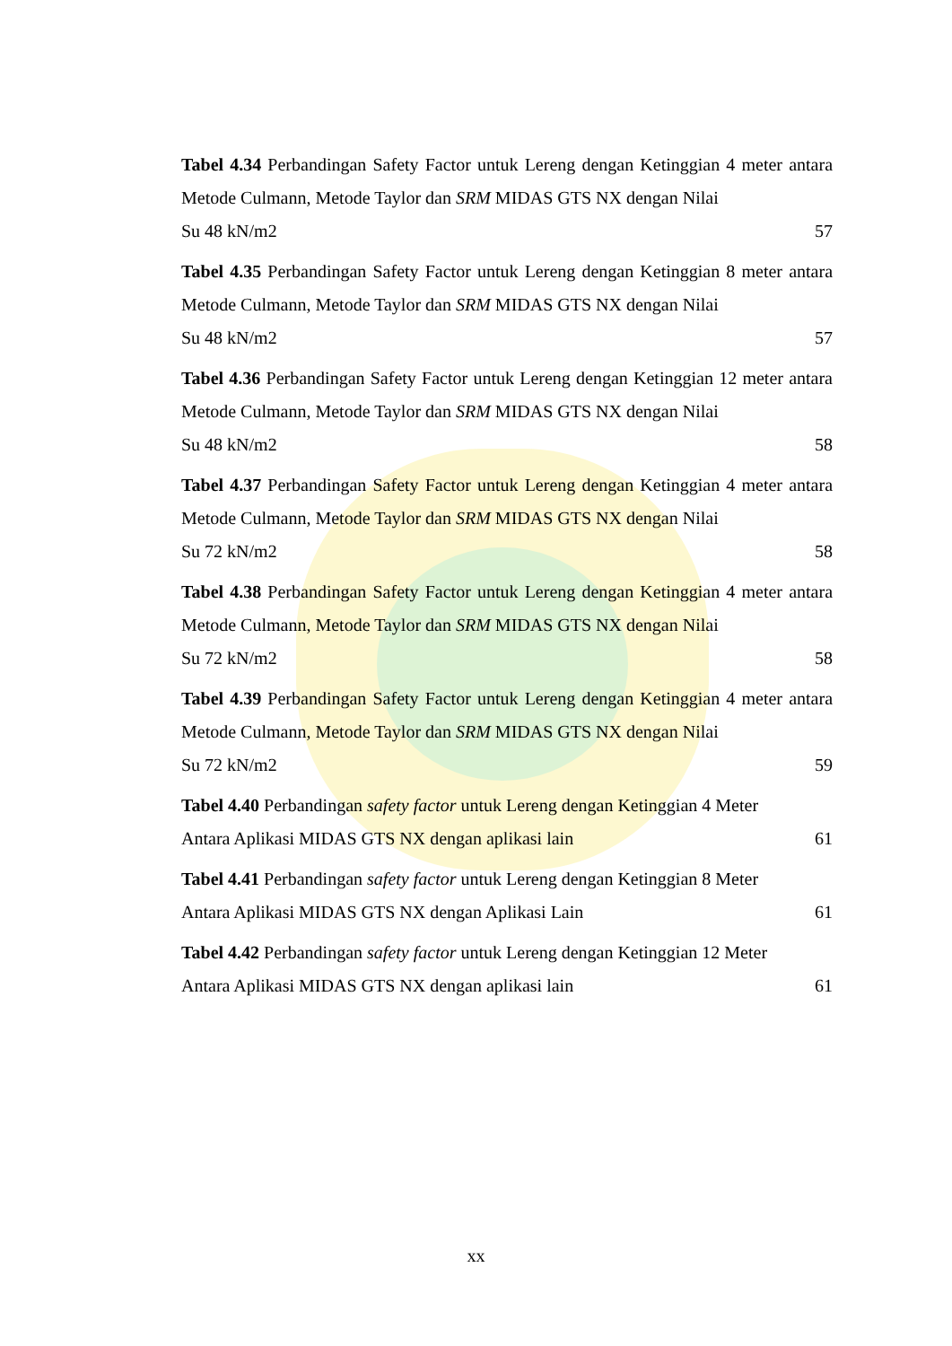Tabel 4.34 Perbandingan Safety Factor untuk Lereng dengan Ketinggian 4 meter antara Metode Culmann, Metode Taylor dan SRM MIDAS GTS NX dengan Nilai
Su 48 kN/m2 57
Tabel 4.35 Perbandingan Safety Factor untuk Lereng dengan Ketinggian 8 meter antara Metode Culmann, Metode Taylor dan SRM MIDAS GTS NX dengan Nilai
Su 48 kN/m2 57
Tabel 4.36 Perbandingan Safety Factor untuk Lereng dengan Ketinggian 12 meter antara Metode Culmann, Metode Taylor dan SRM MIDAS GTS NX dengan Nilai
Su 48 kN/m2 58
Tabel 4.37 Perbandingan Safety Factor untuk Lereng dengan Ketinggian 4 meter antara Metode Culmann, Metode Taylor dan SRM MIDAS GTS NX dengan Nilai
Su 72 kN/m2 58
Tabel 4.38 Perbandingan Safety Factor untuk Lereng dengan Ketinggian 4 meter antara Metode Culmann, Metode Taylor dan SRM MIDAS GTS NX dengan Nilai
Su 72 kN/m2 58
Tabel 4.39 Perbandingan Safety Factor untuk Lereng dengan Ketinggian 4 meter antara Metode Culmann, Metode Taylor dan SRM MIDAS GTS NX dengan Nilai
Su 72 kN/m2 59
Tabel 4.40 Perbandingan safety factor untuk Lereng dengan Ketinggian 4 Meter
Antara Aplikasi MIDAS GTS NX dengan aplikasi lain 61
Tabel 4.41 Perbandingan safety factor untuk Lereng dengan Ketinggian 8 Meter
Antara Aplikasi MIDAS GTS NX dengan Aplikasi Lain 61
Tabel 4.42 Perbandingan safety factor untuk Lereng dengan Ketinggian 12 Meter
Antara Aplikasi MIDAS GTS NX dengan aplikasi lain 61
xx